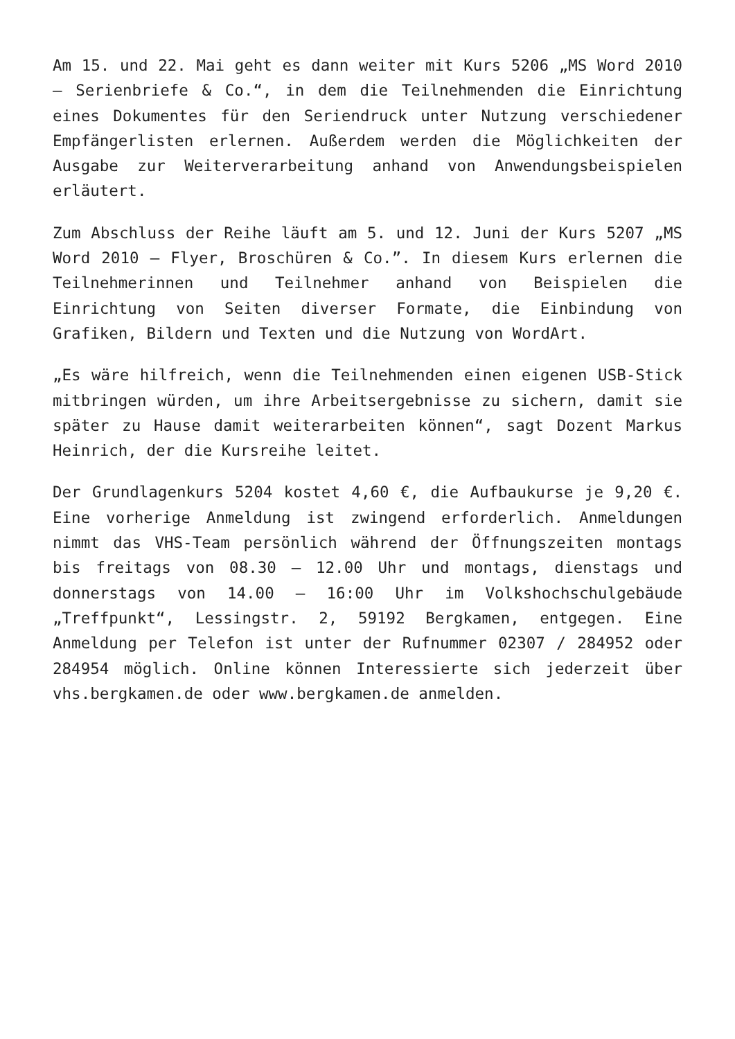Am 15. und 22. Mai geht es dann weiter mit Kurs 5206 „MS Word 2010 – Serienbriefe & Co.“, in dem die Teilnehmenden die Einrichtung eines Dokumentes für den Seriendruck unter Nutzung verschiedener Empfängerlisten erlernen. Außerdem werden die Möglichkeiten der Ausgabe zur Weiterverarbeitung anhand von Anwendungsbeispielen erläutert.
Zum Abschluss der Reihe läuft am 5. und 12. Juni der Kurs 5207 „MS Word 2010 – Flyer, Broschüren & Co.”. In diesem Kurs erlernen die Teilnehmerinnen und Teilnehmer anhand von Beispielen die Einrichtung von Seiten diverser Formate, die Einbindung von Grafiken, Bildern und Texten und die Nutzung von WordArt.
„Es wäre hilfreich, wenn die Teilnehmenden einen eigenen USB-Stick mitbringen würden, um ihre Arbeitsergebnisse zu sichern, damit sie später zu Hause damit weiterarbeiten können“, sagt Dozent Markus Heinrich, der die Kursreihe leitet.
Der Grundlagenkurs 5204 kostet 4,60 €, die Aufbaukurse je 9,20 €. Eine vorherige Anmeldung ist zwingend erforderlich. Anmeldungen nimmt das VHS-Team persönlich während der Öffnungszeiten montags bis freitags von 08.30 – 12.00 Uhr und montags, dienstags und donnerstags von 14.00 – 16:00 Uhr im Volkshochschulgebäude „Treffpunkt“, Lessingstr. 2, 59192 Bergkamen, entgegen. Eine Anmeldung per Telefon ist unter der Rufnummer 02307 / 284952 oder 284954 möglich. Online können Interessierte sich jederzeit über vhs.bergkamen.de oder www.bergkamen.de anmelden.